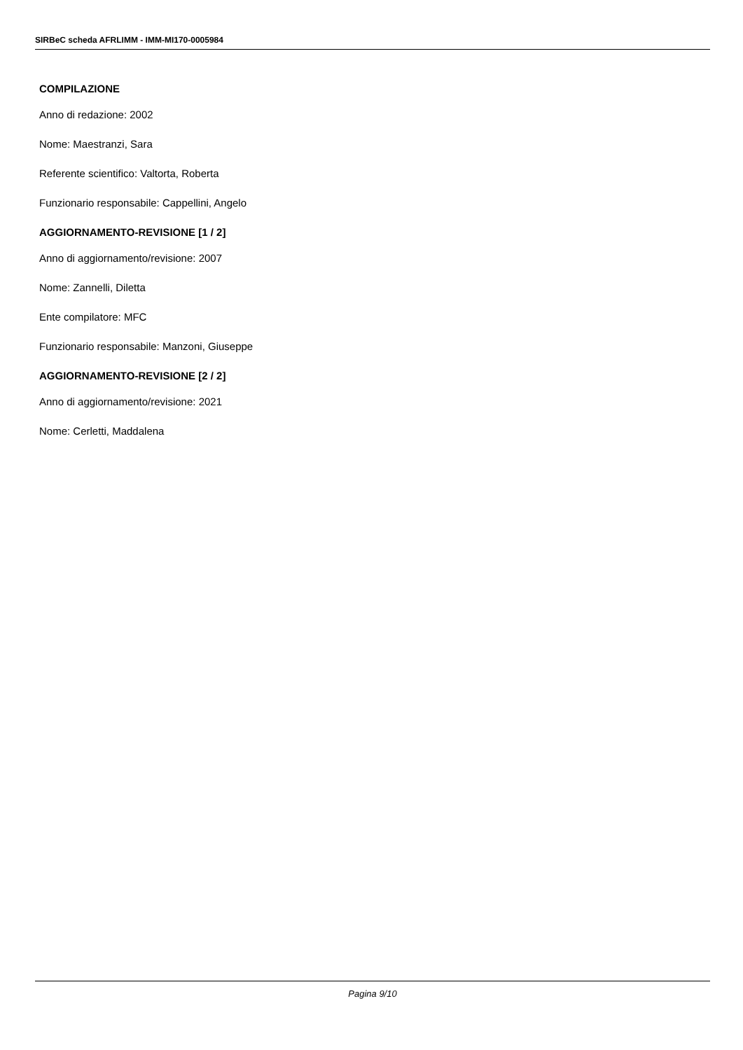SIRBeC scheda AFRLIMM - IMM-MI170-0005984
COMPILAZIONE
Anno di redazione: 2002
Nome: Maestranzi, Sara
Referente scientifico: Valtorta, Roberta
Funzionario responsabile: Cappellini, Angelo
AGGIORNAMENTO-REVISIONE [1 / 2]
Anno di aggiornamento/revisione: 2007
Nome: Zannelli, Diletta
Ente compilatore: MFC
Funzionario responsabile: Manzoni, Giuseppe
AGGIORNAMENTO-REVISIONE [2 / 2]
Anno di aggiornamento/revisione: 2021
Nome: Cerletti, Maddalena
Pagina 9/10